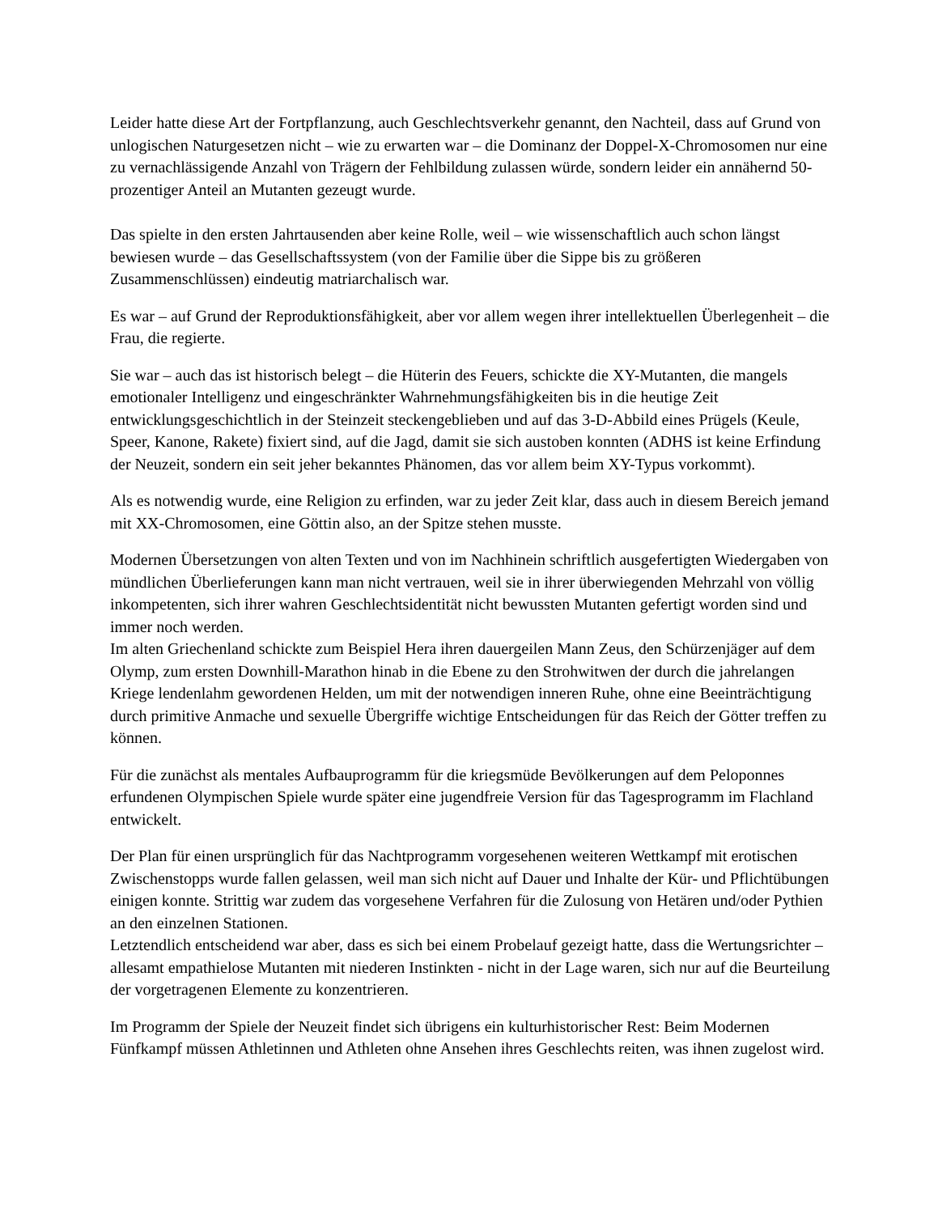Leider hatte diese Art der Fortpflanzung, auch Geschlechtsverkehr genannt, den Nachteil, dass auf Grund von unlogischen Naturgesetzen nicht – wie zu erwarten war – die Dominanz der Doppel-X-Chromosomen nur eine zu vernachlässigende Anzahl von Trägern der Fehlbildung zulassen würde, sondern leider ein annähernd 50-prozentiger Anteil an Mutanten gezeugt wurde.
Das spielte in den ersten Jahrtausenden aber keine Rolle, weil – wie wissenschaftlich auch schon längst bewiesen wurde – das Gesellschaftssystem (von der Familie über die Sippe bis zu größeren Zusammenschlüssen) eindeutig matriarchalisch war.
Es war – auf Grund der Reproduktionsfähigkeit, aber vor allem wegen ihrer intellektuellen Überlegenheit – die Frau, die regierte.
Sie war – auch das ist historisch belegt – die Hüterin des Feuers, schickte die XY-Mutanten, die mangels emotionaler Intelligenz und eingeschränkter Wahrnehmungsfähigkeiten bis in die heutige Zeit entwicklungsgeschichtlich in der Steinzeit steckengeblieben und auf das 3-D-Abbild eines Prügels (Keule, Speer, Kanone, Rakete) fixiert sind, auf die Jagd, damit sie sich austoben konnten (ADHS ist keine Erfindung der Neuzeit, sondern ein seit jeher bekanntes Phänomen, das vor allem beim XY-Typus vorkommt).
Als es notwendig wurde, eine Religion zu erfinden, war zu jeder Zeit klar, dass auch in diesem Bereich jemand mit XX-Chromosomen, eine Göttin also, an der Spitze stehen musste.
Modernen Übersetzungen von alten Texten und von im Nachhinein schriftlich ausgefertigten Wiedergaben von mündlichen Überlieferungen kann man nicht vertrauen, weil sie in ihrer überwiegenden Mehrzahl von völlig inkompetenten, sich ihrer wahren Geschlechtsidentität nicht bewussten Mutanten gefertigt worden sind und immer noch werden.
Im alten Griechenland schickte zum Beispiel Hera ihren dauergeilen Mann Zeus, den Schürzenjäger auf dem Olymp, zum ersten Downhill-Marathon hinab in die Ebene zu den Strohwitwen der durch die jahrelangen Kriege lendenlahm gewordenen Helden, um mit der notwendigen inneren Ruhe, ohne eine Beeinträchtigung durch primitive Anmache und sexuelle Übergriffe wichtige Entscheidungen für das Reich der Götter treffen zu können.
Für die zunächst als mentales Aufbauprogramm für die kriegsmüde Bevölkerungen auf dem Peloponnes erfundenen Olympischen Spiele wurde später eine jugendfreie Version für das Tagesprogramm im Flachland entwickelt.
Der Plan für einen ursprünglich für das Nachtprogramm vorgesehenen weiteren Wettkampf mit erotischen Zwischenstopps wurde fallen gelassen, weil man sich nicht auf Dauer und Inhalte der Kür- und Pflichtübungen einigen konnte. Strittig war zudem das vorgesehene Verfahren für die Zulosung von Hetären und/oder Pythien an den einzelnen Stationen.
Letztendlich entscheidend war aber, dass es sich bei einem Probelauf gezeigt hatte, dass die Wertungsrichter – allesamt empathielose Mutanten mit niederen Instinkten - nicht in der Lage waren, sich nur auf die Beurteilung der vorgetragenen Elemente zu konzentrieren.
Im Programm der Spiele der Neuzeit findet sich übrigens ein kulturhistorischer Rest: Beim Modernen Fünfkampf müssen Athletinnen und Athleten ohne Ansehen ihres Geschlechts reiten, was ihnen zugelost wird.